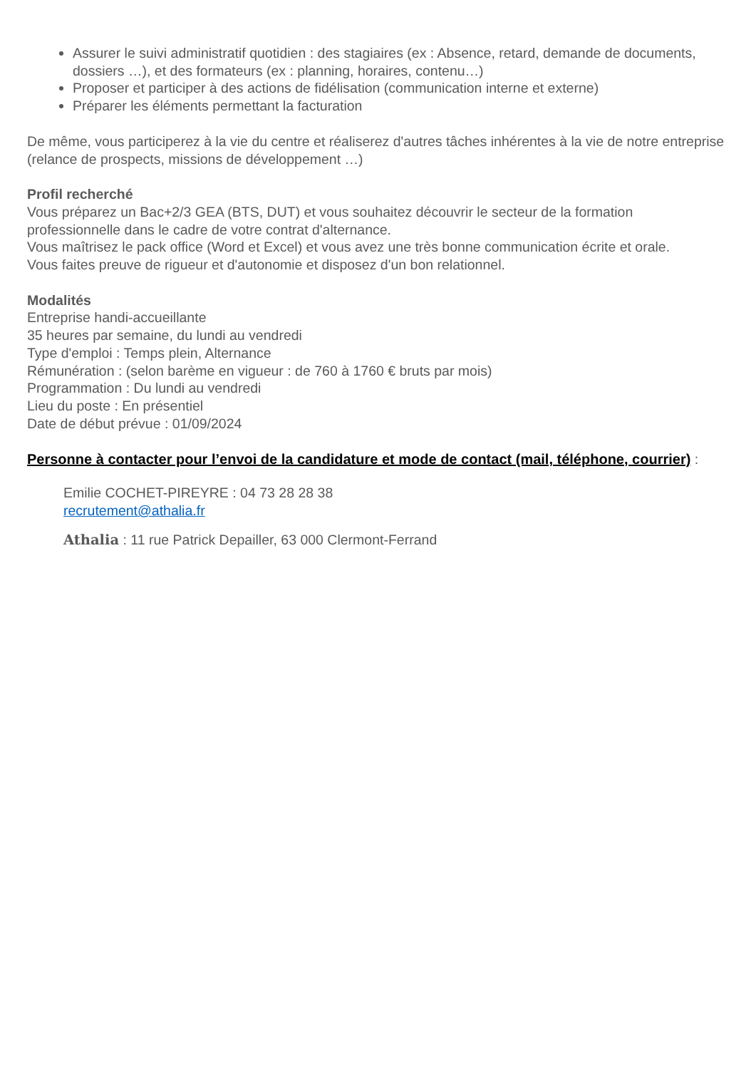Assurer le suivi administratif quotidien : des stagiaires (ex : Absence, retard, demande de documents, dossiers …), et des formateurs (ex : planning, horaires, contenu…)
Proposer et participer à des actions de fidélisation (communication interne et externe)
Préparer les éléments permettant la facturation
De même, vous participerez à la vie du centre et réaliserez d'autres tâches inhérentes à la vie de notre entreprise (relance de prospects, missions de développement …)
Profil recherché
Vous préparez un Bac+2/3 GEA (BTS, DUT) et vous souhaitez découvrir le secteur de la formation professionnelle dans le cadre de votre contrat d'alternance.
Vous maîtrisez le pack office (Word et Excel) et vous avez une très bonne communication écrite et orale.
Vous faites preuve de rigueur et d'autonomie et disposez d'un bon relationnel.
Modalités
Entreprise handi-accueillante
35 heures par semaine, du lundi au vendredi
Type d'emploi : Temps plein, Alternance
Rémunération : (selon barème en vigueur : de 760 à 1760 € bruts par mois)
Programmation : Du lundi au vendredi
Lieu du poste : En présentiel
Date de début prévue : 01/09/2024
Personne à contacter pour l’envoi de la candidature et mode de contact (mail, téléphone, courrier) :
Emilie COCHET-PIREYRE : 04 73 28 28 38
recrutement@athalia.fr
Athalia : 11 rue Patrick Depailler, 63 000 Clermont-Ferrand